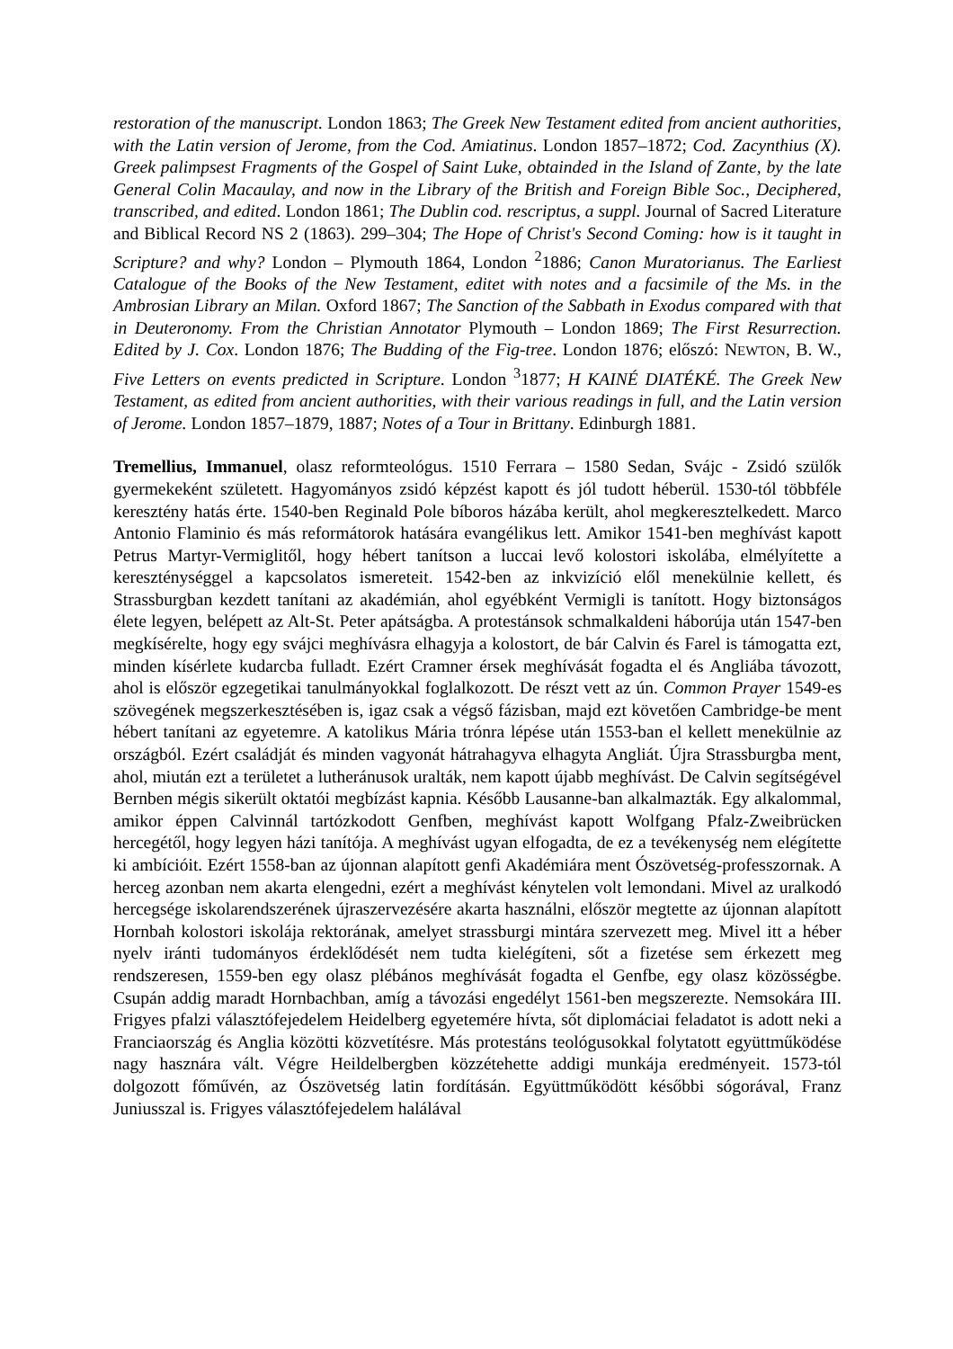restoration of the manuscript. London 1863; The Greek New Testament edited from ancient authorities, with the Latin version of Jerome, from the Cod. Amiatinus. London 1857–1872; Cod. Zacynthius (X). Greek palimpsest Fragments of the Gospel of Saint Luke, obtainded in the Island of Zante, by the late General Colin Macaulay, and now in the Library of the British and Foreign Bible Soc., Deciphered, transcribed, and edited. London 1861; The Dublin cod. rescriptus, a suppl. Journal of Sacred Literature and Biblical Record NS 2 (1863). 299–304; The Hope of Christ's Second Coming: how is it taught in Scripture? and why? London – Plymouth 1864, London <sup>2</sup>1886; Canon Muratorianus. The Earliest Catalogue of the Books of the New Testament, editet with notes and a facsimile of the Ms. in the Ambrosian Library an Milan. Oxford 1867; The Sanction of the Sabbath in Exodus compared with that in Deuteronomy. From the Christian Annotator Plymouth – London 1869; The First Resurrection. Edited by J. Cox. London 1876; The Budding of the Fig-tree. London 1876; előszó: NEWTON, B. W., Five Letters on events predicted in Scripture. London <sup>3</sup>1877; H KAINÉ DIATÉKÉ. The Greek New Testament, as edited from ancient authorities, with their various readings in full, and the Latin version of Jerome. London 1857–1879, 1887; Notes of a Tour in Brittany. Edinburgh 1881.
Tremellius, Immanuel, olasz reformteológus. 1510 Ferrara – 1580 Sedan, Svájc - Zsidó szülők gyermekeként született. Hagyományos zsidó képzést kapott és jól tudott héberül. 1530-tól többféle keresztény hatás érte. 1540-ben Reginald Pole bíboros házába került, ahol megkeresztelkedett. Marco Antonio Flaminio és más reformátorok hatására evangélikus lett. Amikor 1541-ben meghívást kapott Petrus Martyr-Vermiglitől, hogy hébert tanítson a luccai levő kolostori iskolába, elmélyítette a kereszténységgel a kapcsolatos ismereteit. 1542-ben az inkvizíció elől menekülnie kellett, és Strassburgban kezdett tanítani az akadémián, ahol egyébként Vermigli is tanított. Hogy biztonságos élete legyen, belépett az Alt-St. Peter apátságba. A protestánsok schmalkaldeni háborúja után 1547-ben megkísérelte, hogy egy svájci meghívásra elhagyja a kolostort, de bár Calvin és Farel is támogatta ezt, minden kísérlete kudarcba fulladt. Ezért Cramner érsek meghívását fogadta el és Angliába távozott, ahol is először egzegetikai tanulmányokkal foglalkozott. De részt vett az ún. Common Prayer 1549-es szövegének megszerkesztésében is, igaz csak a végső fázisban, majd ezt követően Cambridge-be ment hébert tanítani az egyetemre. A katolikus Mária trónra lépése után 1553-ban el kellett menekülnie az országból. Ezért családját és minden vagyonát hátrahagyva elhagyta Angliát. Újra Strassburgba ment, ahol, miután ezt a területet a lutheránusok uralták, nem kapott újabb meghívást. De Calvin segítségével Bernben mégis sikerült oktatói megbízást kapnia. Később Lausanne-ban alkalmazták. Egy alkalommal, amikor éppen Calvinnál tartózkodott Genfben, meghívást kapott Wolfgang Pfalz-Zweibrücken hercegétől, hogy legyen házi tanítója. A meghívást ugyan elfogadta, de ez a tevékenység nem elégítette ki ambícióit. Ezért 1558-ban az újonnan alapított genfi Akadémiára ment Ószövetség-professzornak. A herceg azonban nem akarta elengedni, ezért a meghívást kénytelen volt lemondani. Mivel az uralkodó hercegsége iskolarendszerének újraszervezésére akarta használni, először megtette az újonnan alapított Hornbah kolostori iskolája rektorának, amelyet strassburgi mintára szervezett meg. Mivel itt a héber nyelv iránti tudományos érdeklődését nem tudta kielégíteni, sőt a fizetése sem érkezett meg rendszeresen, 1559-ben egy olasz plébános meghívását fogadta el Genfbe, egy olasz közösségbe. Csupán addig maradt Hornbachban, amíg a távozási engedélyt 1561-ben megszerezte. Nemsokára III. Frigyes pfalzi választófejedelem Heidelberg egyetemére hívta, sőt diplomáciai feladatot is adott neki a Franciaország és Anglia közötti közvetítésre. Más protestáns teológusokkal folytatott együttműködése nagy hasznára vált. Végre Heildelbergben közzétehette addigi munkája eredményeit. 1573-tól dolgozott főművén, az Ószövetség latin fordításán. Együttműködött későbbi sógorával, Franz Juniusszal is. Frigyes választófejedelem halálával